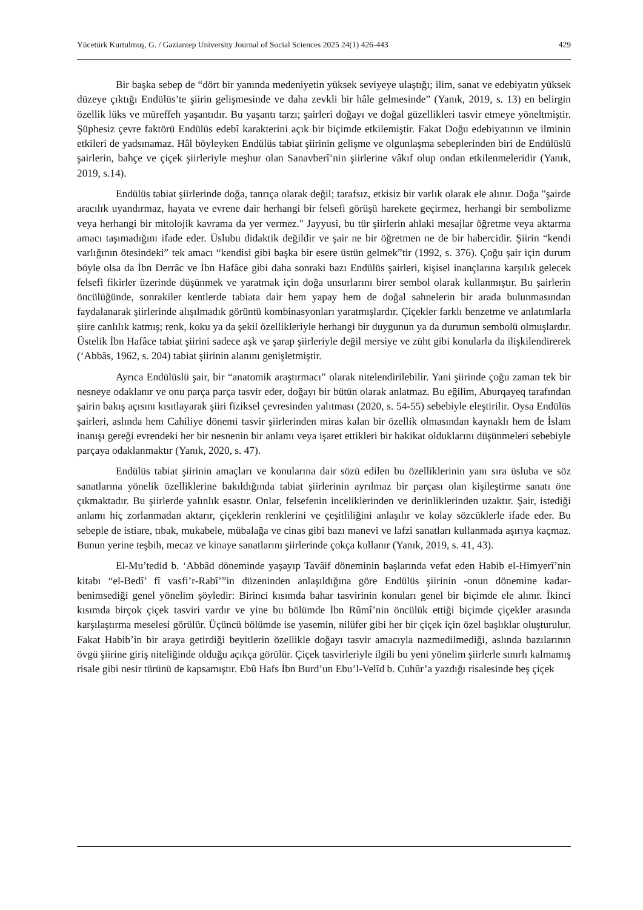Yücetürk Kurtulmuş, G. / Gaziantep University Journal of Social Sciences 2025 24(1) 426-443 429
Bir başka sebep de “dört bir yanında medeniyetin yüksek seviyeye ulaştığı; ilim, sanat ve edebiyatın yüksek düzeye çıktığı Endülüs’te şiirin gelişmesinde ve daha zevkli bir hâle gelmesinde” (Yanık, 2019, s. 13) en belirgin özellik lüks ve müreffeh yaşantıdır. Bu yaşantı tarzı; şairleri doğayı ve doğal güzellikleri tasvir etmeye yöneltmiştir. Şüphesiz çevre faktörü Endülüs edebî karakterini açık bir biçimde etkilemiştir. Fakat Doğu edebiyatının ve ilminin etkileri de yadsınamaz. Hâl böyleyken Endülüs tabiat şiirinin gelişme ve olgunlaşma sebeplerinden biri de Endülüslü şairlerin, bahçe ve çiçek şiirleriyle meşhur olan Sanavberî’nin şiirlerine vâkıf olup ondan etkilenmeleridir (Yanık, 2019, s.14).
Endülüs tabiat şiirlerinde doğa, tanrıça olarak değil; tarafsız, etkisiz bir varlık olarak ele alınır. Doğa "şairde aracılık uyandırmaz, hayata ve evrene dair herhangi bir felsefi görüşü harekete geçirmez, herhangi bir sembolizme veya herhangi bir mitolojik kavrama da yer vermez." Jayyusi, bu tür şiirlerin ahlaki mesajlar öğretme veya aktarma amacı taşımadığını ifade eder. Üslubu didaktik değildir ve şair ne bir öğretmen ne de bir habercidir. Şiirin “kendi varlığının ötesindeki” tek amacı “kendisi gibi başka bir esere üstün gelmek”tir (1992, s. 376). Çoğu şair için durum böyle olsa da İbn Derrâc ve İbn Hafâce gibi daha sonraki bazı Endülüs şairleri, kişisel inançlarına karşılık gelecek felsefi fikirler üzerinde düşünmek ve yaratmak için doğa unsurlarını birer sembol olarak kullanmıştır. Bu şairlerin öncülüğünde, sonrakiler kentlerde tabiata dair hem yapay hem de doğal sahnelerin bir arada bulunmasından faydalanarak şiirlerinde alışılmadık görüntü kombinasyonları yaratmışlardır. Çiçekler farklı benzetme ve anlatımlarla şiire canlılık katmış; renk, koku ya da şekil özellikleriyle herhangi bir duygunun ya da durumun sembolü olmuşlardır. Üstelik İbn Hafâce tabiat şiirini sadece aşk ve şarap şiirleriyle değil mersiye ve züht gibi konularla da ilişkilendirerek (‘Abbâs, 1962, s. 204) tabiat şiirinin alanını genişletmiştir.
Ayrıca Endülüslü şair, bir “anatomik araştırmacı” olarak nitelendirilebilir. Yani şiirinde çoğu zaman tek bir nesneye odaklanır ve onu parça parça tasvir eder, doğayı bir bütün olarak anlatmaz. Bu eğilim, Aburqayeq tarafından şairin bakış açısını kısıtlayarak şiiri fiziksel çevresinden yalıtması (2020, s. 54-55) sebebiyle eleştirilir. Oysa Endülüs şairleri, aslında hem Cahiliye dönemi tasvir şiirlerinden miras kalan bir özellik olmasından kaynaklı hem de İslam inanışı gereği evrendeki her bir nesnenin bir anlamı veya işaret ettikleri bir hakikat olduklarını düşünmeleri sebebiyle parçaya odaklanmaktır (Yanık, 2020, s. 47).
Endülüs tabiat şiirinin amaçları ve konularına dair sözü edilen bu özelliklerinin yanı sıra üsluba ve söz sanatlarına yönelik özelliklerine bakıldığında tabiat şiirlerinin ayrılmaz bir parçası olan kişileştirme sanatı öne çıkmaktadır. Bu şiirlerde yalınlık esastır. Onlar, felsefenin inceliklerinden ve derinliklerinden uzaktır. Şair, istediği anlamı hiç zorlanmadan aktarır, çiçeklerin renklerini ve çeşitliliğini anlaşılır ve kolay sözcüklerle ifade eder. Bu sebeple de istiare, tıbak, mukabele, mübalağa ve cinas gibi bazı manevi ve lafzi sanatları kullanmada aşırıya kaçmaz. Bunun yerine teşbih, mecaz ve kinaye sanatlarını şiirlerinde çokça kullanır (Yanık, 2019, s. 41, 43).
El-Mu’tedid b. ‘Abbâd döneminde yaşayıp Tavâif döneminin başlarında vefat eden Habib el-Himyerî’nin kitabı “el-Bedî’ fî vasfi’r-Rabî’”in düzeninden anlaşıldığına göre Endülüs şiirinin -onun dönemine kadar- benimsediği genel yönelim şöyledir: Birinci kısımda bahar tasvirinin konuları genel bir biçimde ele alınır. İkinci kısımda birçok çiçek tasviri vardır ve yine bu bölümde İbn Rûmî’nin öncülük ettiği biçimde çiçekler arasında karşılaştırma meselesi görülür. Üçüncü bölümde ise yasemin, nilüfer gibi her bir çiçek için özel başlıklar oluşturulur. Fakat Habib’in bir araya getirdiği beyitlerin özellikle doğayı tasvir amacıyla nazmedilmediği, aslında bazılarının övgü şiirine giriş niteliğinde olduğu açıkça görülür. Çiçek tasvirleriyle ilgili bu yeni yönelim şiirlerle sınırlı kalmamış risale gibi nesir türünü de kapsamıştır. Ebû Hafs İbn Burd’un Ebu’l-Velîd b. Cuhûr’a yazdığı risalesinde beş çiçek